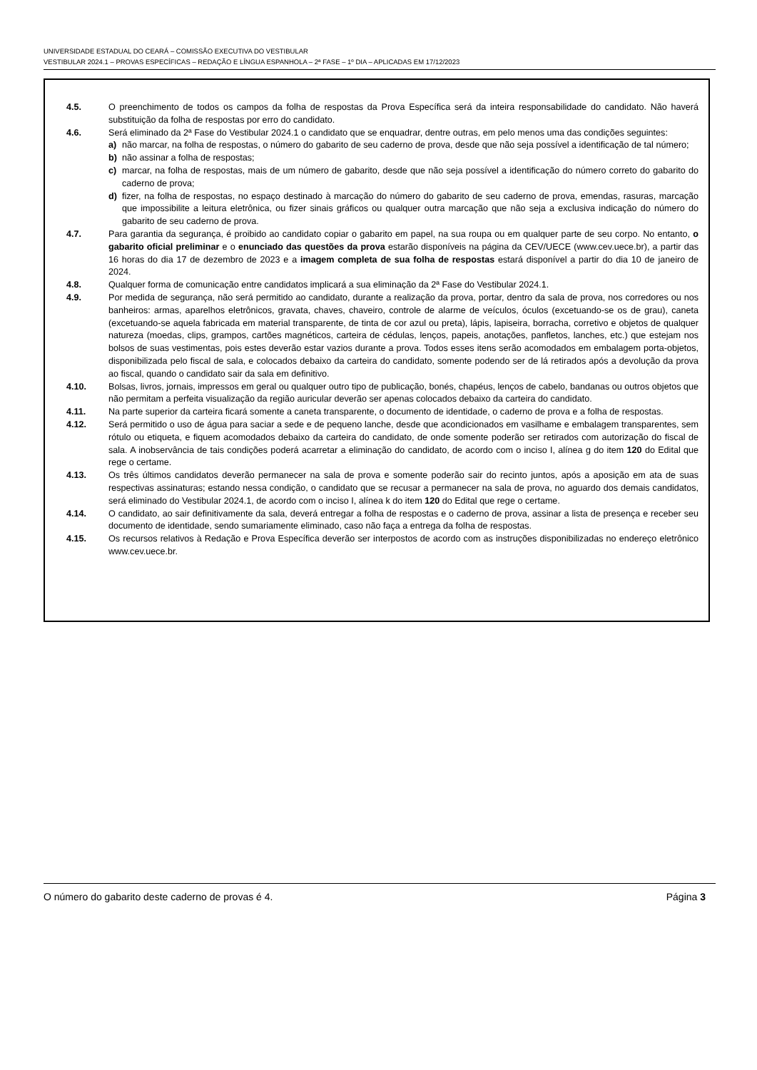UNIVERSIDADE ESTADUAL DO CEARÁ – COMISSÃO EXECUTIVA DO VESTIBULAR
VESTIBULAR 2024.1 – PROVAS ESPECÍFICAS – REDAÇÃO E LÍNGUA ESPANHOLA – 2ª FASE – 1º DIA – APLICADAS EM 17/12/2023
4.5. O preenchimento de todos os campos da folha de respostas da Prova Específica será da inteira responsabilidade do candidato. Não haverá substituição da folha de respostas por erro do candidato.
4.6. Será eliminado da 2ª Fase do Vestibular 2024.1 o candidato que se enquadrar, dentre outras, em pelo menos uma das condições seguintes:
a) não marcar, na folha de respostas, o número do gabarito de seu caderno de prova, desde que não seja possível a identificação de tal número;
b) não assinar a folha de respostas;
c) marcar, na folha de respostas, mais de um número de gabarito, desde que não seja possível a identificação do número correto do gabarito do caderno de prova;
d) fizer, na folha de respostas, no espaço destinado à marcação do número do gabarito de seu caderno de prova, emendas, rasuras, marcação que impossibilite a leitura eletrônica, ou fizer sinais gráficos ou qualquer outra marcação que não seja a exclusiva indicação do número do gabarito de seu caderno de prova.
4.7. Para garantia da segurança, é proibido ao candidato copiar o gabarito em papel, na sua roupa ou em qualquer parte de seu corpo. No entanto, o gabarito oficial preliminar e o enunciado das questões da prova estarão disponíveis na página da CEV/UECE (www.cev.uece.br), a partir das 16 horas do dia 17 de dezembro de 2023 e a imagem completa de sua folha de respostas estará disponível a partir do dia 10 de janeiro de 2024.
4.8. Qualquer forma de comunicação entre candidatos implicará a sua eliminação da 2ª Fase do Vestibular 2024.1.
4.9. Por medida de segurança, não será permitido ao candidato, durante a realização da prova, portar, dentro da sala de prova, nos corredores ou nos banheiros: armas, aparelhos eletrônicos, gravata, chaves, chaveiro, controle de alarme de veículos, óculos (excetuando-se os de grau), caneta (excetuando-se aquela fabricada em material transparente, de tinta de cor azul ou preta), lápis, lapiseira, borracha, corretivo e objetos de qualquer natureza (moedas, clips, grampos, cartões magnéticos, carteira de cédulas, lenços, papeis, anotações, panfletos, lanches, etc.) que estejam nos bolsos de suas vestimentas, pois estes deverão estar vazios durante a prova. Todos esses itens serão acomodados em embalagem porta-objetos, disponibilizada pelo fiscal de sala, e colocados debaixo da carteira do candidato, somente podendo ser de lá retirados após a devolução da prova ao fiscal, quando o candidato sair da sala em definitivo.
4.10. Bolsas, livros, jornais, impressos em geral ou qualquer outro tipo de publicação, bonés, chapéus, lenços de cabelo, bandanas ou outros objetos que não permitam a perfeita visualização da região auricular deverão ser apenas colocados debaixo da carteira do candidato.
4.11. Na parte superior da carteira ficará somente a caneta transparente, o documento de identidade, o caderno de prova e a folha de respostas.
4.12. Será permitido o uso de água para saciar a sede e de pequeno lanche, desde que acondicionados em vasilhame e embalagem transparentes, sem rótulo ou etiqueta, e fiquem acomodados debaixo da carteira do candidato, de onde somente poderão ser retirados com autorização do fiscal de sala. A inobservância de tais condições poderá acarretar a eliminação do candidato, de acordo com o inciso I, alínea g do item 120 do Edital que rege o certame.
4.13. Os três últimos candidatos deverão permanecer na sala de prova e somente poderão sair do recinto juntos, após a aposição em ata de suas respectivas assinaturas; estando nessa condição, o candidato que se recusar a permanecer na sala de prova, no aguardo dos demais candidatos, será eliminado do Vestibular 2024.1, de acordo com o inciso I, alínea k do item 120 do Edital que rege o certame.
4.14. O candidato, ao sair definitivamente da sala, deverá entregar a folha de respostas e o caderno de prova, assinar a lista de presença e receber seu documento de identidade, sendo sumariamente eliminado, caso não faça a entrega da folha de respostas.
4.15. Os recursos relativos à Redação e Prova Específica deverão ser interpostos de acordo com as instruções disponibilizadas no endereço eletrônico www.cev.uece.br.
O número do gabarito deste caderno de provas é 4. Página 3